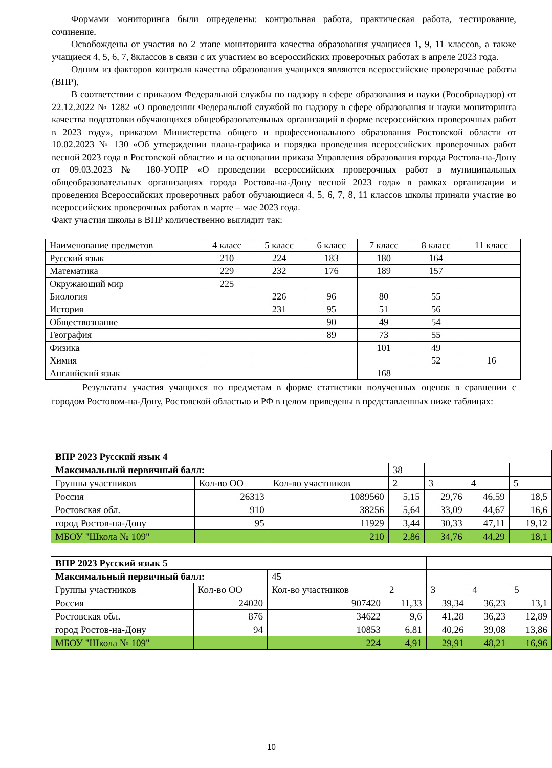Формами мониторинга были определены: контрольная работа, практическая работа, тестирование, сочинение.
Освобождены от участия во 2 этапе мониторинга качества образования учащиеся 1, 9, 11 классов, а также учащиеся 4, 5, 6, 7, 8классов в связи с их участием во всероссийских проверочных работах в апреле 2023 года.
Одним из факторов контроля качества образования учащихся являются всероссийские проверочные работы (ВПР).
В соответствии с приказом Федеральной службы по надзору в сфере образования и науки (Рособрнадзор) от 22.12.2022 № 1282 «О проведении Федеральной службой по надзору в сфере образования и науки мониторинга качества подготовки обучающихся общеобразовательных организаций в форме всероссийских проверочных работ в 2023 году», приказом Министерства общего и профессионального образования Ростовской области от 10.02.2023 № 130 «Об утверждении плана-графика и порядка проведения всероссийских проверочных работ весной 2023 года в Ростовской области» и на основании приказа Управления образования города Ростова-на-Дону от 09.03.2023 № 180-УОПР «О проведении всероссийских проверочных работ в муниципальных общеобразовательных организациях города Ростова-на-Дону весной 2023 года» в рамках организации и проведения Всероссийских проверочных работ обучающиеся 4, 5, 6, 7, 8, 11 классов школы приняли участие во всероссийских проверочных работах в марте – мае 2023 года.
Факт участия школы в ВПР количественно выглядит так:
| Наименование предметов | 4 класс | 5 класс | 6 класс | 7 класс | 8 класс | 11 класс |
| Русский язык | 210 | 224 | 183 | 180 | 164 | |
| Математика | 229 | 232 | 176 | 189 | 157 | |
| Окружающий мир | 225 | | | | | |
| Биология | | 226 | 96 | 80 | 55 | |
| История | | 231 | 95 | 51 | 56 | |
| Обществознание | | | 90 | 49 | 54 | |
| География | | | 89 | 73 | 55 | |
| Физика | | | | 101 | 49 | |
| Химия | | | | | 52 | 16 |
| Английский язык | | | | 168 | | |
Результаты участия учащихся по предметам в форме статистики полученных оценок в сравнении с городом Ростовом-на-Дону, Ростовской областью и РФ в целом приведены в представленных ниже таблицах:
| ВПР 2023 Русский язык 4 | | | | | | |
| Максимальный первичный балл: | | | 38 | | | |
| Группы участников | Кол-во ОО | Кол-во участников | 2 | 3 | 4 | 5 |
| Россия | 26313 | 1089560 | 5,15 | 29,76 | 46,59 | 18,5 |
| Ростовская обл. | 910 | 38256 | 5,64 | 33,09 | 44,67 | 16,6 |
| город Ростов-на-Дону | 95 | 11929 | 3,44 | 30,33 | 47,11 | 19,12 |
| МБОУ "Школа № 109" | | 210 | 2,86 | 34,76 | 44,29 | 18,1 |
| ВПР 2023 Русский язык 5 | | | | | | |
| Максимальный первичный балл: | | 45 | | | | |
| Группы участников | Кол-во ОО | Кол-во участников | 2 | 3 | 4 | 5 |
| Россия | 24020 | 907420 | 11,33 | 39,34 | 36,23 | 13,1 |
| Ростовская обл. | 876 | 34622 | 9,6 | 41,28 | 36,23 | 12,89 |
| город Ростов-на-Дону | 94 | 10853 | 6,81 | 40,26 | 39,08 | 13,86 |
| МБОУ "Школа № 109" | | 224 | 4,91 | 29,91 | 48,21 | 16,96 |
10